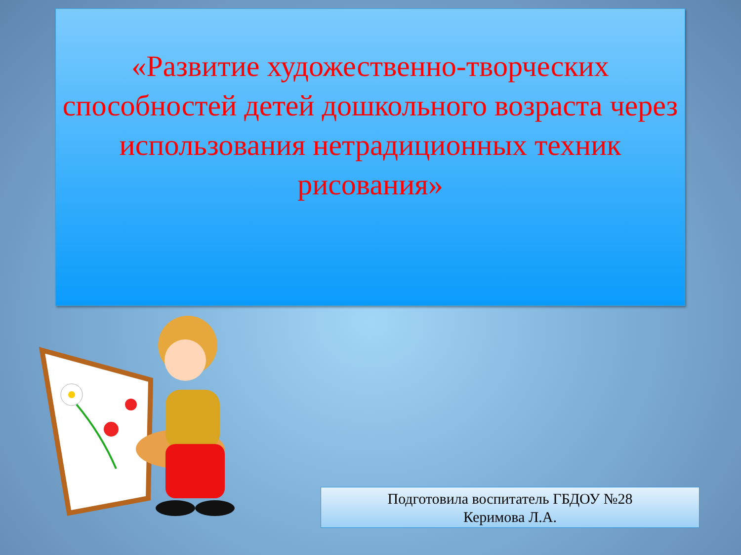«Развитие художественно-творческих способностей детей дошкольного возраста через использования нетрадиционных техник рисования»
Подготовила воспитатель ГБДОУ №28
Керимова Л.А.